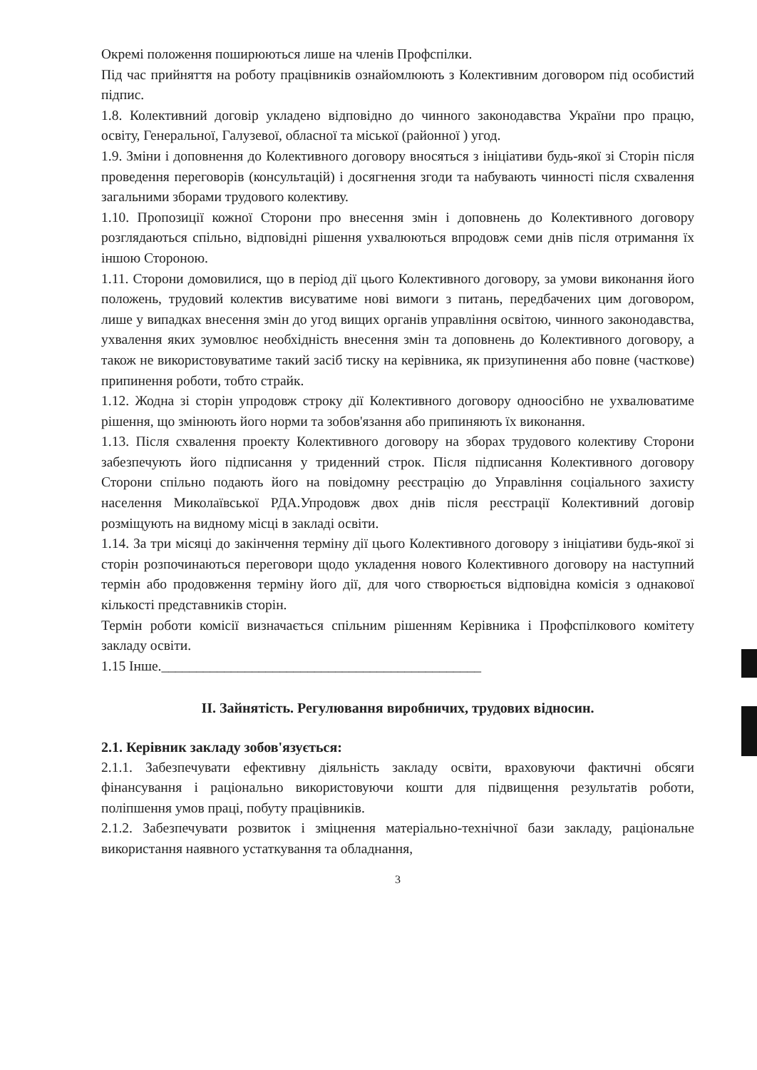Окремі положення поширюються лише на членів Профспілки.
Під час прийняття на роботу працівників ознайомлюють з Колективним договором під особистий підпис.
1.8. Колективний договір укладено відповідно до чинного законодавства України про працю, освіту, Генеральної, Галузевої, обласної та міської (районної ) угод.
1.9. Зміни і доповнення до Колективного договору вносяться з ініціативи будь-якої зі Сторін після проведення переговорів (консультацій) і досягнення згоди та набувають чинності після схвалення загальними зборами трудового колективу.
1.10. Пропозиції кожної Сторони про внесення змін і доповнень до Колективного договору розглядаються спільно, відповідні рішення ухвалюються впродовж семи днів після отримання їх іншою Стороною.
1.11. Сторони домовилися, що в період дії цього Колективного договору, за умови виконання його положень, трудовий колектив висуватиме нові вимоги з питань, передбачених цим договором, лише у випадках внесення змін до угод вищих органів управління освітою, чинного законодавства, ухвалення яких зумовлює необхідність внесення змін та доповнень до Колективного договору, а також не використовуватиме такий засіб тиску на керівника, як призупинення або повне (часткове) припинення роботи, тобто страйк.
1.12. Жодна зі сторін упродовж строку дії Колективного договору одноосібно не ухвалюватиме рішення, що змінюють його норми та зобов'язання або припиняють їх виконання.
1.13. Після схвалення проекту Колективного договору на зборах трудового колективу Сторони забезпечують його підписання у триденний строк. Після підписання Колективного договору Сторони спільно подають його на повідомну реєстрацію до Управління соціального захисту населення Миколаївської РДА.Упродовж двох днів після реєстрації Колективний договір розміщують на видному місці в закладі освіти.
1.14. За три місяці до закінчення терміну дії цього Колективного договору з ініціативи будь-якої зі сторін розпочинаються переговори щодо укладення нового Колективного договору на наступний термін або продовження терміну його дії, для чого створюється відповідна комісія з однакової кількості представників сторін.
Термін роботи комісії визначається спільним рішенням Керівника і Профспілкового комітету закладу освіти.
1.15 Інше.______________________________________________
II. Зайнятість. Регулювання виробничих, трудових відносин.
2.1. Керівник закладу зобов'язується:
2.1.1. Забезпечувати ефективну діяльність закладу освіти, враховуючи фактичні обсяги фінансування і раціонально використовуючи кошти для підвищення результатів роботи, поліпшення умов праці, побуту працівників.
2.1.2. Забезпечувати розвиток і зміцнення матеріально-технічної бази закладу, раціональне використання наявного устаткування та обладнання,
3